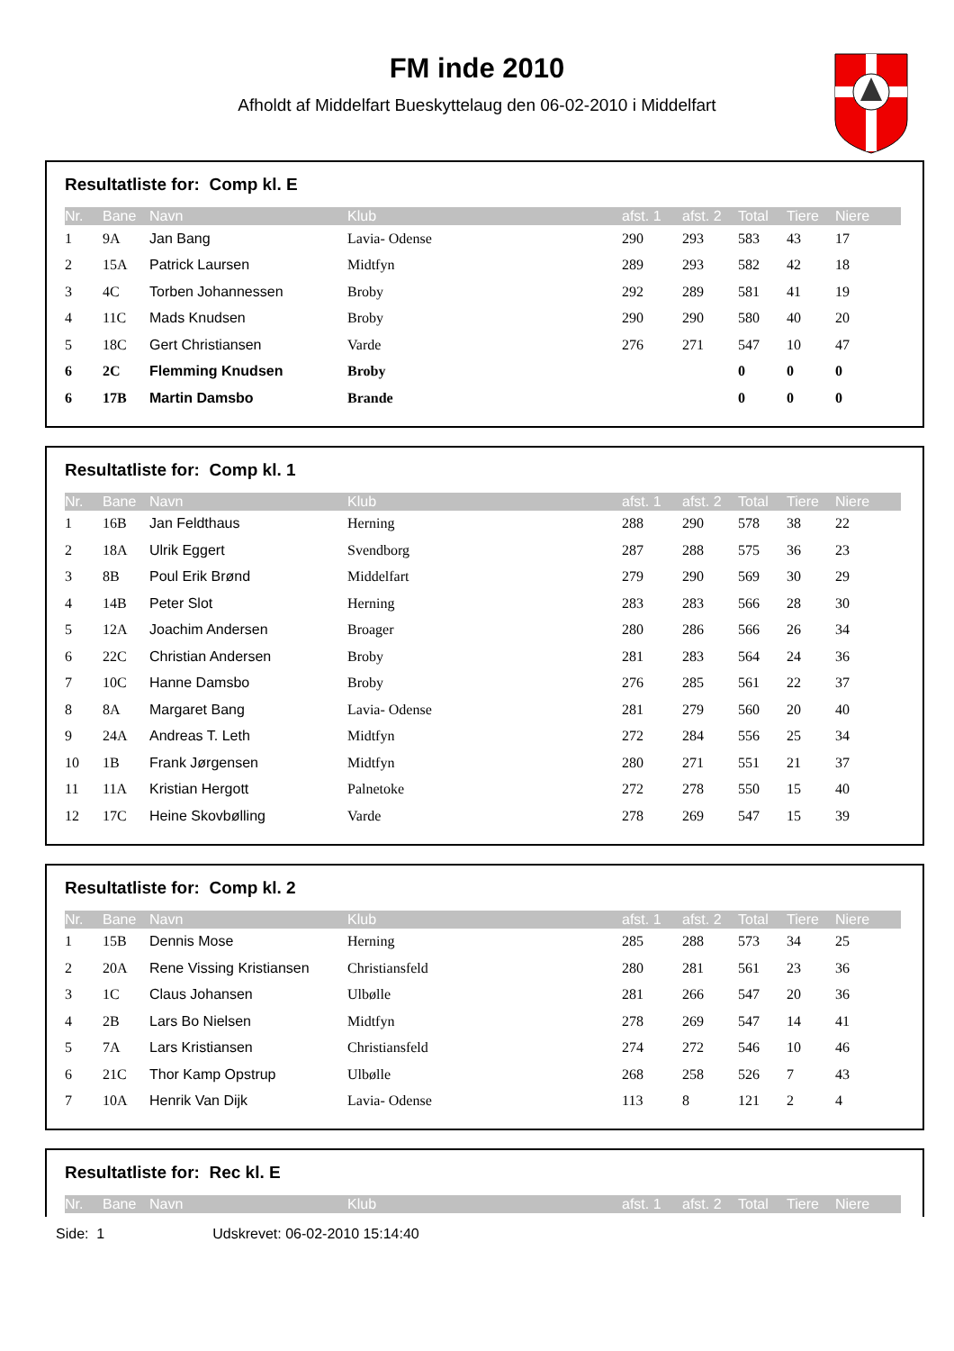FM inde 2010
Afholdt af Middelfart Bueskyttelaug den 06-02-2010 i Middelfart
Resultatliste for: Comp kl. E
| Nr. | Bane | Navn | Klub | afst. 1 | afst. 2 | Total | Tiere | Niere |
| --- | --- | --- | --- | --- | --- | --- | --- | --- |
| 1 | 9A | Jan Bang | Lavia- Odense | 290 | 293 | 583 | 43 | 17 |
| 2 | 15A | Patrick Laursen | Midtfyn | 289 | 293 | 582 | 42 | 18 |
| 3 | 4C | Torben Johannessen | Broby | 292 | 289 | 581 | 41 | 19 |
| 4 | 11C | Mads Knudsen | Broby | 290 | 290 | 580 | 40 | 20 |
| 5 | 18C | Gert Christiansen | Varde | 276 | 271 | 547 | 10 | 47 |
| 6 | 2C | Flemming Knudsen | Broby | | | 0 | 0 | 0 |
| 6 | 17B | Martin Damsbo | Brande | | | 0 | 0 | 0 |
Resultatliste for: Comp kl. 1
| Nr. | Bane | Navn | Klub | afst. 1 | afst. 2 | Total | Tiere | Niere |
| --- | --- | --- | --- | --- | --- | --- | --- | --- |
| 1 | 16B | Jan Feldthaus | Herning | 288 | 290 | 578 | 38 | 22 |
| 2 | 18A | Ulrik Eggert | Svendborg | 287 | 288 | 575 | 36 | 23 |
| 3 | 8B | Poul Erik Brønd | Middelfart | 279 | 290 | 569 | 30 | 29 |
| 4 | 14B | Peter Slot | Herning | 283 | 283 | 566 | 28 | 30 |
| 5 | 12A | Joachim Andersen | Broager | 280 | 286 | 566 | 26 | 34 |
| 6 | 22C | Christian Andersen | Broby | 281 | 283 | 564 | 24 | 36 |
| 7 | 10C | Hanne Damsbo | Broby | 276 | 285 | 561 | 22 | 37 |
| 8 | 8A | Margaret Bang | Lavia- Odense | 281 | 279 | 560 | 20 | 40 |
| 9 | 24A | Andreas T. Leth | Midtfyn | 272 | 284 | 556 | 25 | 34 |
| 10 | 1B | Frank Jørgensen | Midtfyn | 280 | 271 | 551 | 21 | 37 |
| 11 | 11A | Kristian Hergott | Palnetoke | 272 | 278 | 550 | 15 | 40 |
| 12 | 17C | Heine Skovbølling | Varde | 278 | 269 | 547 | 15 | 39 |
Resultatliste for: Comp kl. 2
| Nr. | Bane | Navn | Klub | afst. 1 | afst. 2 | Total | Tiere | Niere |
| --- | --- | --- | --- | --- | --- | --- | --- | --- |
| 1 | 15B | Dennis Mose | Herning | 285 | 288 | 573 | 34 | 25 |
| 2 | 20A | Rene Vissing Kristiansen | Christiansfeld | 280 | 281 | 561 | 23 | 36 |
| 3 | 1C | Claus Johansen | Ulbølle | 281 | 266 | 547 | 20 | 36 |
| 4 | 2B | Lars Bo Nielsen | Midtfyn | 278 | 269 | 547 | 14 | 41 |
| 5 | 7A | Lars Kristiansen | Christiansfeld | 274 | 272 | 546 | 10 | 46 |
| 6 | 21C | Thor Kamp Opstrup | Ulbølle | 268 | 258 | 526 | 7 | 43 |
| 7 | 10A | Henrik Van Dijk | Lavia- Odense | 113 | 8 | 121 | 2 | 4 |
Resultatliste for: Rec kl. E
| Nr. | Bane | Navn | Klub | afst. 1 | afst. 2 | Total | Tiere | Niere |
| --- | --- | --- | --- | --- | --- | --- | --- | --- |
Side: 1 Udskrevet: 06-02-2010 15:14:40